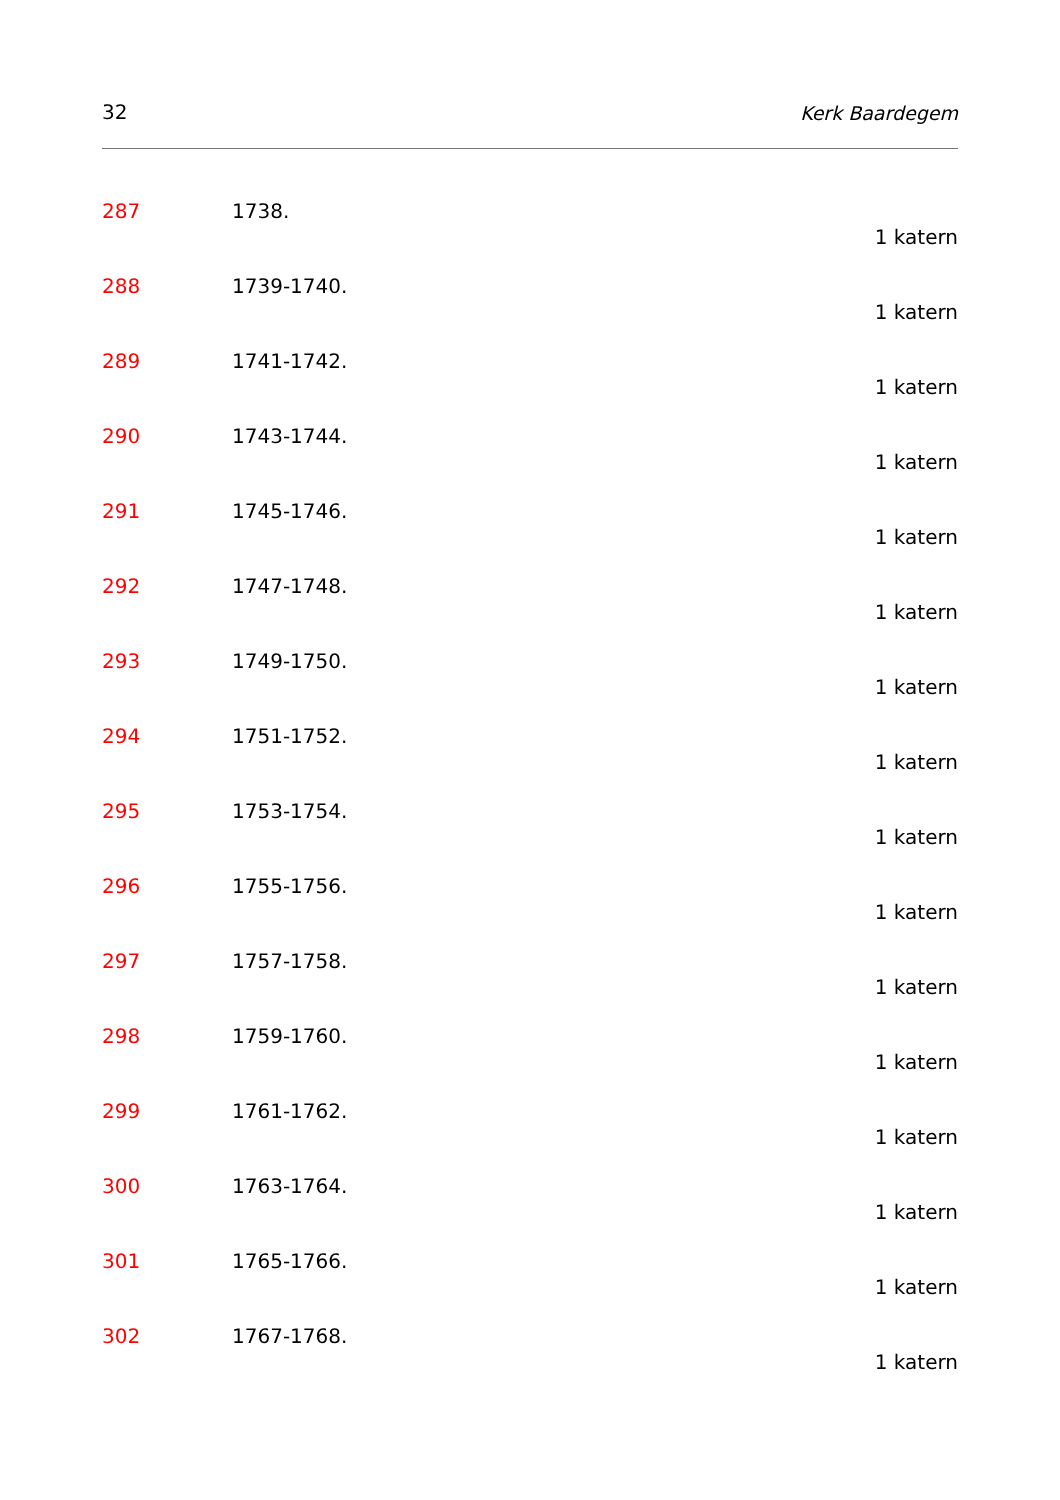32 Kerk Baardegem
287 1738.
1 katern
288 1739-1740.
1 katern
289 1741-1742.
1 katern
290 1743-1744.
1 katern
291 1745-1746.
1 katern
292 1747-1748.
1 katern
293 1749-1750.
1 katern
294 1751-1752.
1 katern
295 1753-1754.
1 katern
296 1755-1756.
1 katern
297 1757-1758.
1 katern
298 1759-1760.
1 katern
299 1761-1762.
1 katern
300 1763-1764.
1 katern
301 1765-1766.
1 katern
302 1767-1768.
1 katern